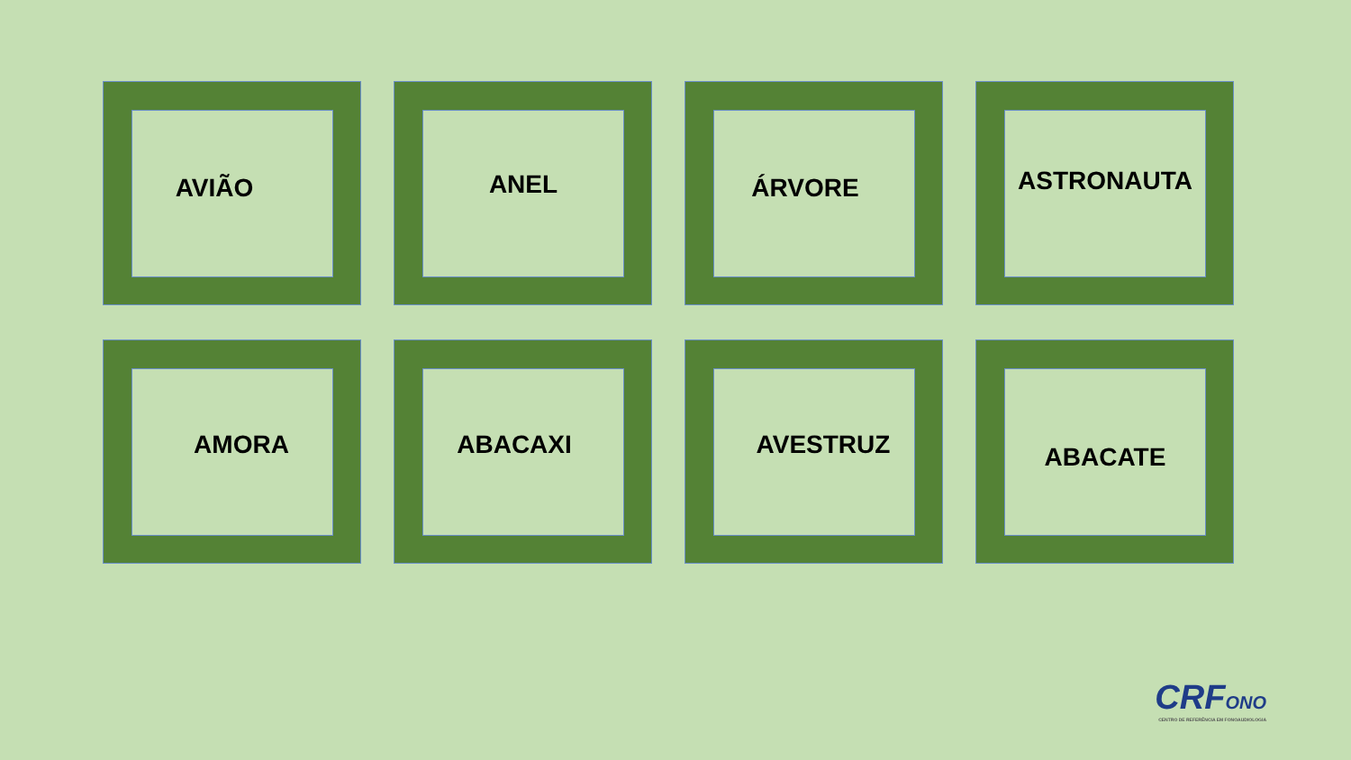AVIÃO
ANEL
ÁRVORE
ASTRONAUTA
AMORA
ABACAXI
AVESTRUZ
ABACATE
CRFONO
CENTRO DE REFERÊNCIA EM FONOAUDIOLOGIA